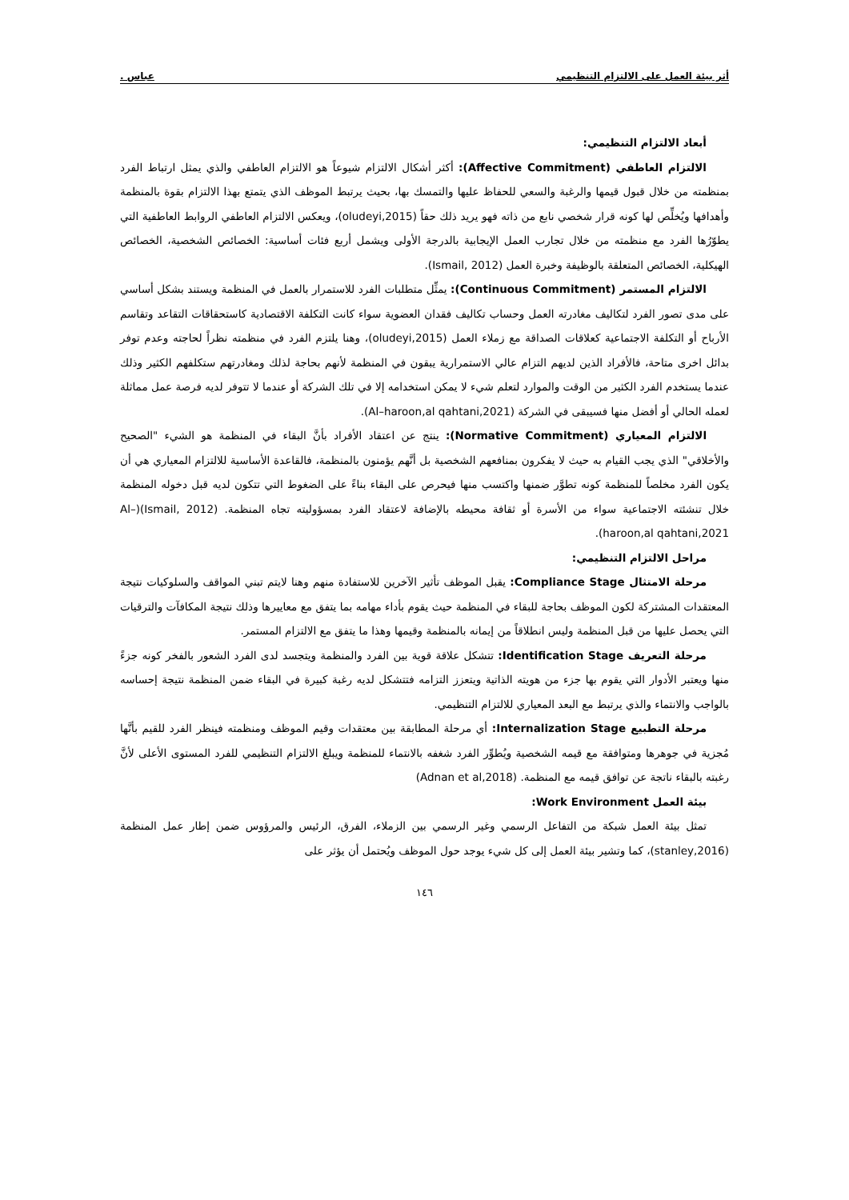أثر بيئة العمل على الالتزام التنظيمي عباس .
أبعاد الالتزام التنظيمي:
الالتزام العاطفي (Affective Commitment): أكثر أشكال الالتزام شيوعاً هو الالتزام العاطفي والذي يمثل ارتباط الفرد بمنظمته من خلال قبول قيمها والرغبة والسعي للحفاظ عليها والتمسك بها، بحيث يرتبط الموظف الذي يتمتع بهذا الالتزام بقوة بالمنظمة وأهدافها ويُخلِّص لها كونه قرار شخصي نابع من ذاته فهو يريد ذلك حقاً (oludeyi,2015)، ويعكس الالتزام العاطفي الروابط العاطفية التي يطوّرُها الفرد مع منظمته من خلال تجارب العمل الإيجابية بالدرجة الأولى ويشمل أربع فئات أساسية: الخصائص الشخصية، الخصائص الهيكلية، الخصائص المتعلقة بالوظيفة وخبرة العمل (Ismail, 2012).
الالتزام المستمر (Continuous Commitment): يمثِّل متطلبات الفرد للاستمرار بالعمل في المنظمة ويستند بشكل أساسي على مدى تصور الفرد لتكاليف مغادرته العمل وحساب تكاليف فقدان العضوية سواء كانت التكلفة الاقتصادية كاستحقاقات التقاعد وتقاسم الأرباح أو التكلفة الاجتماعية كعلاقات الصداقة مع زملاء العمل (oludeyi,2015)، وهنا يلتزم الفرد في منظمته نظراً لحاجته وعدم توفر بدائل اخرى متاحة، فالأفراد الذين لديهم التزام عالي الاستمرارية يبقون في المنظمة لأنهم بحاجة لذلك ومغادرتهم ستكلفهم الكثير وذلك عندما يستخدم الفرد الكثير من الوقت والموارد لتعلم شيء لا يمكن استخدامه إلا في تلك الشركة أو عندما لا تتوفر لديه فرصة عمل مماثلة لعمله الحالي أو أفضل منها فسيبقى في الشركة (Al–haroon,al qahtani,2021).
الالتزام المعياري (Normative Commitment): ينتج عن اعتقاد الأفراد بأنَّ البقاء في المنظمة هو الشيء "الصحيح والأخلاقي" الذي يجب القيام به حيث لا يفكرون بمنافعهم الشخصية بل أنَّهم يؤمنون بالمنظمة، فالقاعدة الأساسية للالتزام المعياري هي أن يكون الفرد مخلصاً للمنظمة كونه تطوَّر ضمنها واكتسب منها فيحرص على البقاء بناءً على الضغوط التي تتكون لديه قبل دخوله المنظمة خلال تنشئته الاجتماعية سواء من الأسرة أو ثقافة محيطه بالإضافة لاعتقاد الفرد بمسؤوليته تجاه المنظمة. (Ismail, 2012)(Al–haroon,al qahtani,2021).
مراحل الالتزام التنظيمي:
مرحلة الامتثال Compliance Stage: يقبل الموظف تأثير الآخرين للاستفادة منهم وهنا لايتم تبني المواقف والسلوكيات نتيجة المعتقدات المشتركة لكون الموظف بحاجة للبقاء في المنظمة حيث يقوم بأداء مهامه بما يتفق مع معاييرها وذلك نتيجة المكافآت والترقيات التي يحصل عليها من قبل المنظمة وليس انطلاقاً من إيمانه بالمنظمة وقيمها وهذا ما يتفق مع الالتزام المستمر.
مرحلة التعريف Identification Stage: تتشكل علاقة قوية بين الفرد والمنظمة ويتجسد لدى الفرد الشعور بالفخر كونه جزءً منها ويعتبر الأدوار التي يقوم بها جزء من هويته الذاتية ويتعزز التزامه فتتشكل لديه رغبة كبيرة في البقاء ضمن المنظمة نتيجة إحساسه بالواجب والانتماء والذي يرتبط مع البعد المعياري للالتزام التنظيمي.
مرحلة التطبيع Internalization Stage: أي مرحلة المطابقة بين معتقدات وقيم الموظف ومنظمته فينظر الفرد للقيم بأنَّها مُجزية في جوهرها ومتوافقة مع قيمه الشخصية ويُطوِّر الفرد شغفه بالانتماء للمنظمة ويبلغ الالتزام التنظيمي للفرد المستوى الأعلى لأنَّ رغبته بالبقاء ناتجة عن توافق قيمه مع المنظمة. (Adnan et al,2018)
بيئة العمل Work Environment:
تمثل بيئة العمل شبكة من التفاعل الرسمي وغير الرسمي بين الزملاء، الفرق، الرئيس والمرؤوس ضمن إطار عمل المنظمة (stanley,2016)، كما وتشير بيئة العمل إلى كل شيء يوجد حول الموظف ويُحتمل أن يؤثر على
١٤٦